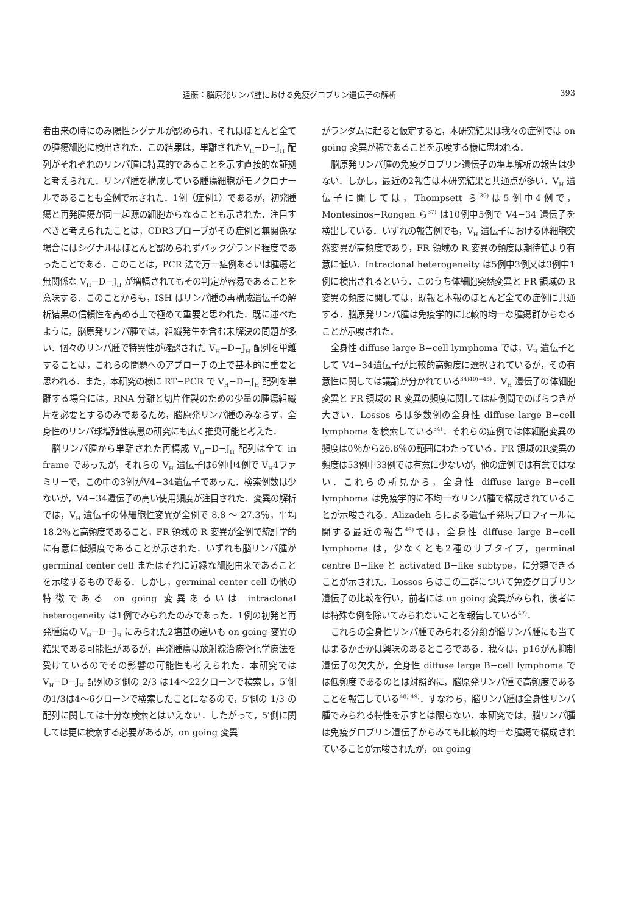遠藤：脳原発リンパ腫における免疫グロブリン遺伝子の解析 393
者由来の時にのみ陽性シグナルが認められ，それはほとんど全ての腫瘍細胞に検出された．この結果は，単離されたV<sub>H</sub>−D−J<sub>H</sub> 配列がそれぞれのリンパ腫に特異的であることを示す直接的な証拠と考えられた．リンパ腫を構成している腫瘍細胞がモノクロナールであることも全例で示された．1例（症例1）であるが，初発腫瘍と再発腫瘍が同一起源の細胞からなることも示された．注目すべきと考えられたことは，CDR3プローブがその症例と無関係な場合にはシグナルはほとんど認められずバックグランド程度であったことである．このことは，PCR 法で万一症例あるいは腫瘍と無関係な V<sub>H</sub>−D−J<sub>H</sub> が増幅されてもその判定が容易であることを意味する．このことからも，ISH はリンパ腫の再構成遺伝子の解析結果の信頼性を高める上で極めて重要と思われた．既に述べたように，脳原発リンパ腫では，組織発生を含む未解決の問題が多い．個々のリンパ腫で特異性が確認された V<sub>H</sub>−D−J<sub>H</sub> 配列を単離することは，これらの問題へのアプローチの上で基本的に重要と思われる．また，本研究の様に RT−PCR で V<sub>H</sub>−D−J<sub>H</sub> 配列を単離する場合には，RNA 分離と切片作製のための少量の腫瘍組織片を必要とするのみであるため，脳原発リンパ腫のみならず，全身性のリンパ球増殖性疾患の研究にも広く推奨可能と考えた．
脳リンパ腫から単離された再構成 V<sub>H</sub>−D−J<sub>H</sub> 配列は全て in frame であったが，それらの V<sub>H</sub> 遺伝子は6例中4例で V<sub>H</sub>4ファミリーで，この中の3例がV4−34遺伝子であった．検索例数は少ないが，V4−34遺伝子の高い使用頻度が注目された．変異の解析では，V<sub>H</sub> 遺伝子の体細胞性変異が全例で 8.8 ～ 27.3％，平均18.2％と高頻度であること，FR 領域の R 変異が全例で統計学的に有意に低頻度であることが示された．いずれも脳リンパ腫が germinal center cell またはそれに近縁な細胞由来であることを示唆するものである．しかし，germinal center cell の他の特徴である on going 変異あるいは intraclonal heterogeneity は1例でみられたのみであった．1例の初発と再発腫瘍の V<sub>H</sub>−D−J<sub>H</sub> にみられた2塩基の違いも on going 変異の結果である可能性があるが，再発腫瘍は放射線治療や化学療法を受けているのでその影響の可能性も考えられた．本研究では V<sub>H</sub>−D−J<sub>H</sub> 配列の3′側の 2/3 は14～22クローンで検索し，5′側の1/3は4～6クローンで検索したことになるので，5′側の 1/3 の配列に関しては十分な検索とはいえない．したがって，5′側に関しては更に検索する必要があるが，on going 変異
がランダムに起ると仮定すると，本研究結果は我々の症例では on going 変異が稀であることを示唆する様に思われる．
脳原発リンパ腫の免疫グロブリン遺伝子の塩基解析の報告は少ない．しかし，最近の2報告は本研究結果と共通点が多い．V<sub>H</sub> 遺伝子に関しては，Thompsett ら<sup>39)</sup>は5例中4例で，Montesinos−Rongen ら<sup>37)</sup> は10例中5例で V4−34 遺伝子を検出している．いずれの報告例でも，V<sub>H</sub> 遺伝子における体細胞突然変異が高頻度であり，FR 領域の R 変異の頻度は期待値より有意に低い．Intraclonal heterogeneity は5例中3例又は3例中1例に検出されるという．このうち体細胞突然変異と FR 領域の R 変異の頻度に関しては，既報と本報のほとんど全ての症例に共通する．脳原発リンパ腫は免疫学的に比較的均一な腫瘍群からなることが示唆された．
全身性 diffuse large B−cell lymphoma では，V<sub>H</sub> 遺伝子として V4−34遺伝子が比較的高頻度に選択されているが，その有意性に関しては議論が分かれている<sup>34)40)−45)</sup>．V<sub>H</sub> 遺伝子の体細胞変異と FR 領域の R 変異の頻度に関しては症例間でのばらつきが大きい．Lossos らは多数例の全身性 diffuse large B−cell lymphoma を検索している<sup>34)</sup>．それらの症例では体細胞変異の頻度は0％から26.6％の範囲にわたっている．FR 領域のR変異の頻度は53例中33例では有意に少ないが，他の症例では有意ではない．これらの所見から，全身性 diffuse large B−cell lymphoma は免疫学的に不均一なリンパ腫で構成されていることが示唆される．Alizadeh らによる遺伝子発現プロフィールに関する最近の報告<sup>46)</sup>では，全身性 diffuse large B−cell lymphoma は，少なくとも2種のサブタイプ，germinal centre B−like と activated B−like subtype，に分類できることが示された．Lossos らはこの二群について免疫グロブリン遺伝子の比較を行い，前者には on going 変異がみられ，後者には特殊な例を除いてみられないことを報告している<sup>47)</sup>．
これらの全身性リンパ腫でみられる分類が脳リンパ腫にも当てはまるか否かは興味のあるところである．我々は，p16がん抑制遺伝子の欠失が，全身性 diffuse large B−cell lymphoma では低頻度であるのとは対照的に，脳原発リンパ腫で高頻度であることを報告している<sup>48) 49)</sup>．すなわち，脳リンパ腫は全身性リンパ腫でみられる特性を示すとは限らない．本研究では，脳リンパ腫は免疫グロブリン遺伝子からみても比較的均一な腫瘍で構成されていることが示唆されたが，on going